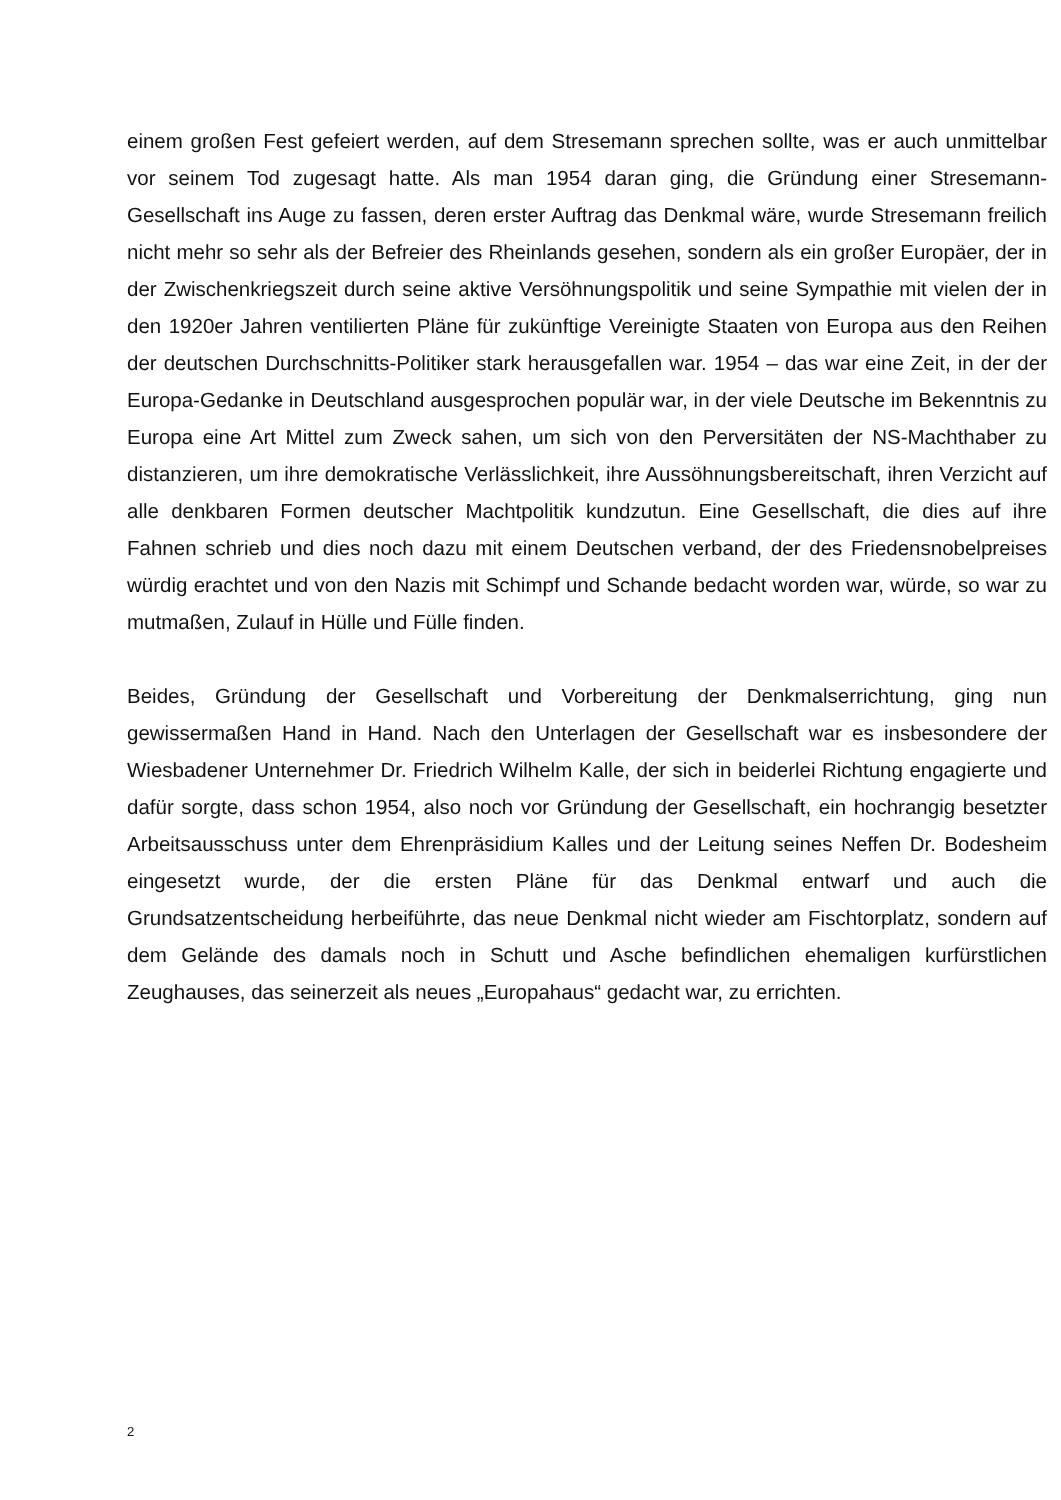einem großen Fest gefeiert werden, auf dem Stresemann sprechen sollte, was er auch unmittelbar vor seinem Tod zugesagt hatte. Als man 1954 daran ging, die Gründung einer Stresemann-Gesellschaft ins Auge zu fassen, deren erster Auftrag das Denkmal wäre, wurde Stresemann freilich nicht mehr so sehr als der Befreier des Rheinlands gesehen, sondern als ein großer Europäer, der in der Zwischenkriegszeit durch seine aktive Versöhnungspolitik und seine Sympathie mit vielen der in den 1920er Jahren ventilierten Pläne für zukünftige Vereinigte Staaten von Europa aus den Reihen der deutschen Durchschnitts-Politiker stark herausgefallen war. 1954 – das war eine Zeit, in der der Europa-Gedanke in Deutschland ausgesprochen populär war, in der viele Deutsche im Bekenntnis zu Europa eine Art Mittel zum Zweck sahen, um sich von den Perversitäten der NS-Machthaber zu distanzieren, um ihre demokratische Verlässlichkeit, ihre Aussöhnungsbereitschaft, ihren Verzicht auf alle denkbaren Formen deutscher Machtpolitik kundzutun. Eine Gesellschaft, die dies auf ihre Fahnen schrieb und dies noch dazu mit einem Deutschen verband, der des Friedensnobelpreises würdig erachtet und von den Nazis mit Schimpf und Schande bedacht worden war, würde, so war zu mutmaßen, Zulauf in Hülle und Fülle finden.
Beides, Gründung der Gesellschaft und Vorbereitung der Denkmalserrichtung, ging nun gewissermaßen Hand in Hand. Nach den Unterlagen der Gesellschaft war es insbesondere der Wiesbadener Unternehmer Dr. Friedrich Wilhelm Kalle, der sich in beiderlei Richtung engagierte und dafür sorgte, dass schon 1954, also noch vor Gründung der Gesellschaft, ein hochrangig besetzter Arbeitsausschuss unter dem Ehrenpräsidium Kalles und der Leitung seines Neffen Dr. Bodesheim eingesetzt wurde, der die ersten Pläne für das Denkmal entwarf und auch die Grundsatzentscheidung herbeiführte, das neue Denkmal nicht wieder am Fischtorplatz, sondern auf dem Gelände des damals noch in Schutt und Asche befindlichen ehemaligen kurfürstlichen Zeughauses, das seinerzeit als neues „Europahaus“ gedacht war, zu errichten.
2